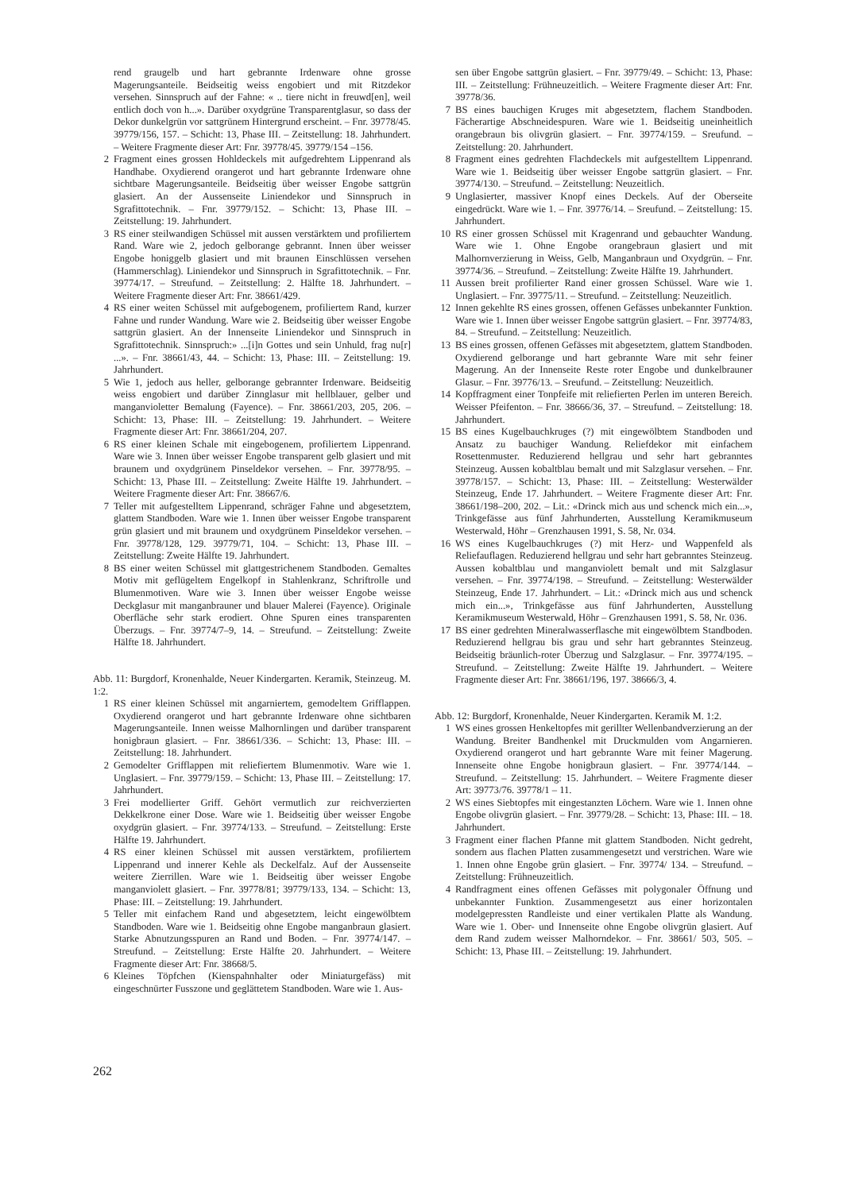rend graugelb und hart gebrannte Irdenware ohne grosse Magerungsanteile. Beidseitig weiss engobiert und mit Ritzdekor versehen. Sinnspruch auf der Fahne: « .. tiere nicht in freuwd[en], weil entlich doch von h...». Darüber oxydgrüne Transparentglasur, so dass der Dekor dunkelgrün vor sattgrünem Hintergrund erscheint. – Fnr. 39778/45. 39779/156, 157. – Schicht: 13, Phase III. – Zeitstellung: 18. Jahrhundert. – Weitere Fragmente dieser Art: Fnr. 39778/45. 39779/154 –156.
2 Fragment eines grossen Hohldeckels mit aufgedrehtem Lippenrand als Handhabe. Oxydierend orangerot und hart gebrannte Irdenware ohne sichtbare Magerungsanteile. Beidseitig über weisser Engobe sattgrün glasiert. An der Aussenseite Liniendekor und Sinnspruch in Sgrafittotechnik. – Fnr. 39779/152. – Schicht: 13, Phase III. – Zeitstellung: 19. Jahrhundert.
3 RS einer steilwandigen Schüssel mit aussen verstärktem und profiliertem Rand. Ware wie 2, jedoch gelborange gebrannt. Innen über weisser Engobe honiggelb glasiert und mit braunen Einschlüssen versehen (Hammerschlag). Liniendekor und Sinnspruch in Sgrafittotechnik. – Fnr. 39774/17. – Streufund. – Zeitstellung: 2. Hälfte 18. Jahrhundert. – Weitere Fragmente dieser Art: Fnr. 38661/429.
4 RS einer weiten Schüssel mit aufgebogenem, profiliertem Rand, kurzer Fahne und runder Wandung. Ware wie 2. Beidseitig über weisser Engobe sattgrün glasiert. An der Innenseite Liniendekor und Sinnspruch in Sgrafittotechnik. Sinnspruch:» ...[i]n Gottes und sein Unhuld, frag nu[r] ...». – Fnr. 38661/43, 44. – Schicht: 13, Phase: III. – Zeitstellung: 19. Jahrhundert.
5 Wie 1, jedoch aus heller, gelborange gebrannter Irdenware. Beidseitig weiss engobiert und darüber Zinnglasur mit hellblauer, gelber und manganvioletter Bemalung (Fayence). – Fnr. 38661/203, 205, 206. – Schicht: 13, Phase: III. – Zeitstellung: 19. Jahrhundert. – Weitere Fragmente dieser Art: Fnr. 38661/204, 207.
6 RS einer kleinen Schale mit eingebogenem, profiliertem Lippenrand. Ware wie 3. Innen über weisser Engobe transparent gelb glasiert und mit braunem und oxydgrünem Pinseldekor versehen. – Fnr. 39778/95. – Schicht: 13, Phase III. – Zeitstellung: Zweite Hälfte 19. Jahrhundert. – Weitere Fragmente dieser Art: Fnr. 38667/6.
7 Teller mit aufgestelltem Lippenrand, schräger Fahne und abgesetztem, glattem Standboden. Ware wie 1. Innen über weisser Engobe transparent grün glasiert und mit braunem und oxydgrünem Pinseldekor versehen. – Fnr. 39778/128, 129. 39779/71, 104. – Schicht: 13, Phase III. – Zeitstellung: Zweite Hälfte 19. Jahrhundert.
8 BS einer weiten Schüssel mit glattgestrichenem Standboden. Gemaltes Motiv mit geflügeltem Engelkopf in Stahlenkranz, Schriftrolle und Blumenmotiven. Ware wie 3. Innen über weisser Engobe weisse Deckglasur mit manganbrauner und blauer Malerei (Fayence). Originale Oberfläche sehr stark erodiert. Ohne Spuren eines transparenten Überzugs. – Fnr. 39774/7–9, 14. – Streufund. – Zeitstellung: Zweite Hälfte 18. Jahrhundert.
Abb. 11: Burgdorf, Kronenhalde, Neuer Kindergarten. Keramik, Steinzeug. M. 1:2.
1 RS einer kleinen Schüssel mit angarniertem, gemodeltem Grifflappen. Oxydierend orangerot und hart gebrannte Irdenware ohne sichtbaren Magerungsanteile. Innen weisse Malhornlingen und darüber transparent honigbraun glasiert. – Fnr. 38661/336. – Schicht: 13, Phase: III. – Zeitstellung: 18. Jahrhundert.
2 Gemodelter Grifflappen mit reliefiertem Blumenmotiv. Ware wie 1. Unglasiert. – Fnr. 39779/159. – Schicht: 13, Phase III. – Zeitstellung: 17. Jahrhundert.
3 Frei modellierter Griff. Gehört vermutlich zur reichverzierten Dekkelkrone einer Dose. Ware wie 1. Beidseitig über weisser Engobe oxydgrün glasiert. – Fnr. 39774/133. – Streufund. – Zeitstellung: Erste Hälfte 19. Jahrhundert.
4 RS einer kleinen Schüssel mit aussen verstärktem, profiliertem Lippenrand und innerer Kehle als Deckelfalz. Auf der Aussenseite weitere Zierrillen. Ware wie 1. Beidseitig über weisser Engobe manganviolett glasiert. – Fnr. 39778/81; 39779/133, 134. – Schicht: 13, Phase: III. – Zeitstellung: 19. Jahrhundert.
5 Teller mit einfachem Rand und abgesetztem, leicht eingewölbtem Standboden. Ware wie 1. Beidseitig ohne Engobe manganbraun glasiert. Starke Abnutzungsspuren an Rand und Boden. – Fnr. 39774/147. – Streufund. – Zeitstellung: Erste Hälfte 20. Jahrhundert. – Weitere Fragmente dieser Art: Fnr. 38668/5.
6 Kleines Töpfchen (Kienspahnhalter oder Miniaturgefäss) mit eingeschnürter Fusszone und geglättetem Standboden. Ware wie 1. Aus-
sen über Engobe sattgrün glasiert. – Fnr. 39779/49. – Schicht: 13, Phase: III. – Zeitstellung: Frühneuzeitlich. – Weitere Fragmente dieser Art: Fnr. 39778/36.
7 BS eines bauchigen Kruges mit abgesetztem, flachem Standboden. Fächerartige Abschneidespuren. Ware wie 1. Beidseitig uneinheitlich orangebraun bis olivgrün glasiert. – Fnr. 39774/159. – Sreufund. – Zeitstellung: 20. Jahrhundert.
8 Fragment eines gedrehten Flachdeckels mit aufgestelltem Lippenrand. Ware wie 1. Beidseitig über weisser Engobe sattgrün glasiert. – Fnr. 39774/130. – Streufund. – Zeitstellung: Neuzeitlich.
9 Unglasierter, massiver Knopf eines Deckels. Auf der Oberseite eingedrückt. Ware wie 1. – Fnr. 39776/14. – Sreufund. – Zeitstellung: 15. Jahrhundert.
10 RS einer grossen Schüssel mit Kragenrand und gebauchter Wandung. Ware wie 1. Ohne Engobe orangebraun glasiert und mit Malhornverzierung in Weiss, Gelb, Manganbraun und Oxydgrün. – Fnr. 39774/36. – Streufund. – Zeitstellung: Zweite Hälfte 19. Jahrhundert.
11 Aussen breit profilierter Rand einer grossen Schüssel. Ware wie 1. Unglasiert. – Fnr. 39775/11. – Streufund. – Zeitstellung: Neuzeitlich.
12 Innen gekehlte RS eines grossen, offenen Gefässes unbekannter Funktion. Ware wie 1. Innen über weisser Engobe sattgrün glasiert. – Fnr. 39774/83, 84. – Streufund. – Zeitstellung: Neuzeitlich.
13 BS eines grossen, offenen Gefässes mit abgesetztem, glattem Standboden. Oxydierend gelborange und hart gebrannte Ware mit sehr feiner Magerung. An der Innenseite Reste roter Engobe und dunkelbrauner Glasur. – Fnr. 39776/13. – Sreufund. – Zeitstellung: Neuzeitlich.
14 Kopffragment einer Tonpfeife mit reliefierten Perlen im unteren Bereich. Weisser Pfeifenton. – Fnr. 38666/36, 37. – Streufund. – Zeitstellung: 18. Jahrhundert.
15 BS eines Kugelbauchkruges (?) mit eingewölbtem Standboden und Ansatz zu bauchiger Wandung. Reliefdekor mit einfachem Rosettenmuster. Reduzierend hellgrau und sehr hart gebranntes Steinzeug. Aussen kobaltblau bemalt und mit Salzglasur versehen. – Fnr. 39778/157. – Schicht: 13, Phase: III. – Zeitstellung: Westerwälder Steinzeug, Ende 17. Jahrhundert. – Weitere Fragmente dieser Art: Fnr. 38661/198–200, 202. – Lit.: «Drinck mich aus und schenck mich ein...», Trinkgefässe aus fünf Jahrhunderten, Ausstellung Keramikmuseum Westerwald, Höhr – Grenzhausen 1991, S. 58, Nr. 034.
16 WS eines Kugelbauchkruges (?) mit Herz- und Wappenfeld als Reliefauflagen. Reduzierend hellgrau und sehr hart gebranntes Steinzeug. Aussen kobaltblau und manganviolett bemalt und mit Salzglasur versehen. – Fnr. 39774/198. – Streufund. – Zeitstellung: Westerwälder Steinzeug, Ende 17. Jahrhundert. – Lit.: «Drinck mich aus und schenck mich ein...», Trinkgefässe aus fünf Jahrhunderten, Ausstellung Keramikmuseum Westerwald, Höhr – Grenzhausen 1991, S. 58, Nr. 036.
17 BS einer gedrehten Mineralwasserflasche mit eingewölbtem Standboden. Reduzierend hellgrau bis grau und sehr hart gebranntes Steinzeug. Beidseitig bräunlich-roter Überzug und Salzglasur. – Fnr. 39774/195. – Streufund. – Zeitstellung: Zweite Hälfte 19. Jahrhundert. – Weitere Fragmente dieser Art: Fnr. 38661/196, 197. 38666/3, 4.
Abb. 12: Burgdorf, Kronenhalde, Neuer Kindergarten. Keramik M. 1:2.
1 WS eines grossen Henkeltopfes mit gerillter Wellenbandverzierung an der Wandung. Breiter Bandhenkel mit Druckmulden vom Angarnieren. Oxydierend orangerot und hart gebrannte Ware mit feiner Magerung. Innenseite ohne Engobe honigbraun glasiert. – Fnr. 39774/144. – Streufund. – Zeitstellung: 15. Jahrhundert. – Weitere Fragmente dieser Art: 39773/76. 39778/1 – 11.
2 WS eines Siebtopfes mit eingestanzten Löchern. Ware wie 1. Innen ohne Engobe olivgrün glasiert. – Fnr. 39779/28. – Schicht: 13, Phase: III. – 18. Jahrhundert.
3 Fragment einer flachen Pfanne mit glattem Standboden. Nicht gedreht, sondern aus flachen Platten zusammengesetzt und verstrichen. Ware wie 1. Innen ohne Engobe grün glasiert. – Fnr. 39774/ 134. – Streufund. – Zeitstellung: Frühneuzeitlich.
4 Randfragment eines offenen Gefässes mit polygonaler Öffnung und unbekannter Funktion. Zusammengesetzt aus einer horizontalen modelgepressten Randleiste und einer vertikalen Platte als Wandung. Ware wie 1. Ober- und Innenseite ohne Engobe olivgrün glasiert. Auf dem Rand zudem weisser Malhorndekor. – Fnr. 38661/ 503, 505. – Schicht: 13, Phase III. – Zeitstellung: 19. Jahrhundert.
262